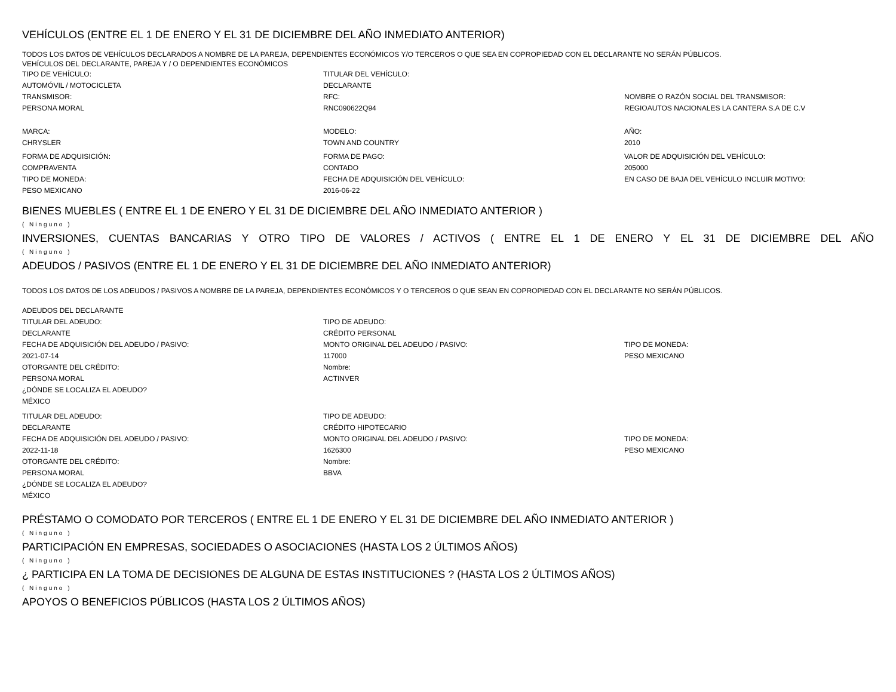VEHÍCULOS (ENTRE EL 1 DE ENERO Y EL 31 DE DICIEMBRE DEL AÑO INMEDIATO ANTERIOR)
TODOS LOS DATOS DE VEHÍCULOS DECLARADOS A NOMBRE DE LA PAREJA, DEPENDIENTES ECONÓMICOS Y/O TERCEROS O QUE SEA EN COPROPIEDAD CON EL DECLARANTE NO SERÁN PÚBLICOS.
VEHÍCULOS DEL DECLARANTE, PAREJA Y / O DEPENDIENTES ECONÓMICOS
TIPO DE VEHÍCULO:
AUTOMÓVIL / MOTOCICLETA
TRANSMISOR:
PERSONA MORAL
TITULAR DEL VEHÍCULO:
DECLARANTE
RFC:
RNC090622Q94
NOMBRE O RAZÓN SOCIAL DEL TRANSMISOR:
REGIOAUTOS NACIONALES LA CANTERA S.A DE C.V
MARCA:
CHRYSLER
MODELO:
TOWN AND COUNTRY
AÑO:
2010
FORMA DE ADQUISICIÓN:
COMPRAVENTA
TIPO DE MONEDA:
PESO MEXICANO
FORMA DE PAGO:
CONTADO
FECHA DE ADQUISICIÓN DEL VEHÍCULO:
2016-06-22
VALOR DE ADQUISICIÓN DEL VEHÍCULO:
205000
EN CASO DE BAJA DEL VEHÍCULO INCLUIR MOTIVO:
BIENES MUEBLES ( ENTRE EL 1 DE ENERO Y EL 31 DE DICIEMBRE DEL AÑO INMEDIATO ANTERIOR )
( Ninguno )
INVERSIONES, CUENTAS BANCARIAS Y OTRO TIPO DE VALORES / ACTIVOS ( ENTRE EL 1 DE ENERO Y EL 31 DE DICIEMBRE DEL AÑO
( Ninguno )
ADEUDOS / PASIVOS (ENTRE EL 1 DE ENERO Y EL 31 DE DICIEMBRE DEL AÑO INMEDIATO ANTERIOR)
TODOS LOS DATOS DE LOS ADEUDOS / PASIVOS A NOMBRE DE LA PAREJA, DEPENDIENTES ECONÓMICOS Y O TERCEROS O QUE SEAN EN COPROPIEDAD CON EL DECLARANTE NO SERÁN PÚBLICOS.
ADEUDOS DEL DECLARANTE
TITULAR DEL ADEUDO:
DECLARANTE
FECHA DE ADQUISICIÓN DEL ADEUDO / PASIVO:
2021-07-14
OTORGANTE DEL CRÉDITO:
PERSONA MORAL
¿DÓNDE SE LOCALIZA EL ADEUDO?
MÉXICO
TIPO DE ADEUDO:
CRÉDITO PERSONAL
MONTO ORIGINAL DEL ADEUDO / PASIVO:
117000
Nombre:
ACTINVER
TIPO DE MONEDA:
PESO MEXICANO
TITULAR DEL ADEUDO:
DECLARANTE
FECHA DE ADQUISICIÓN DEL ADEUDO / PASIVO:
2022-11-18
OTORGANTE DEL CRÉDITO:
PERSONA MORAL
¿DÓNDE SE LOCALIZA EL ADEUDO?
MÉXICO
TIPO DE ADEUDO:
CRÉDITO HIPOTECARIO
MONTO ORIGINAL DEL ADEUDO / PASIVO:
1626300
Nombre:
BBVA
TIPO DE MONEDA:
PESO MEXICANO
PRÉSTAMO O COMODATO POR TERCEROS ( ENTRE EL 1 DE ENERO Y EL 31 DE DICIEMBRE DEL AÑO INMEDIATO ANTERIOR )
( Ninguno )
PARTICIPACIÓN EN EMPRESAS, SOCIEDADES O ASOCIACIONES (HASTA LOS 2 ÚLTIMOS AÑOS)
( Ninguno )
¿ PARTICIPA EN LA TOMA DE DECISIONES DE ALGUNA DE ESTAS INSTITUCIONES ? (HASTA LOS 2 ÚLTIMOS AÑOS)
( Ninguno )
APOYOS O BENEFICIOS PÚBLICOS (HASTA LOS 2 ÚLTIMOS AÑOS)